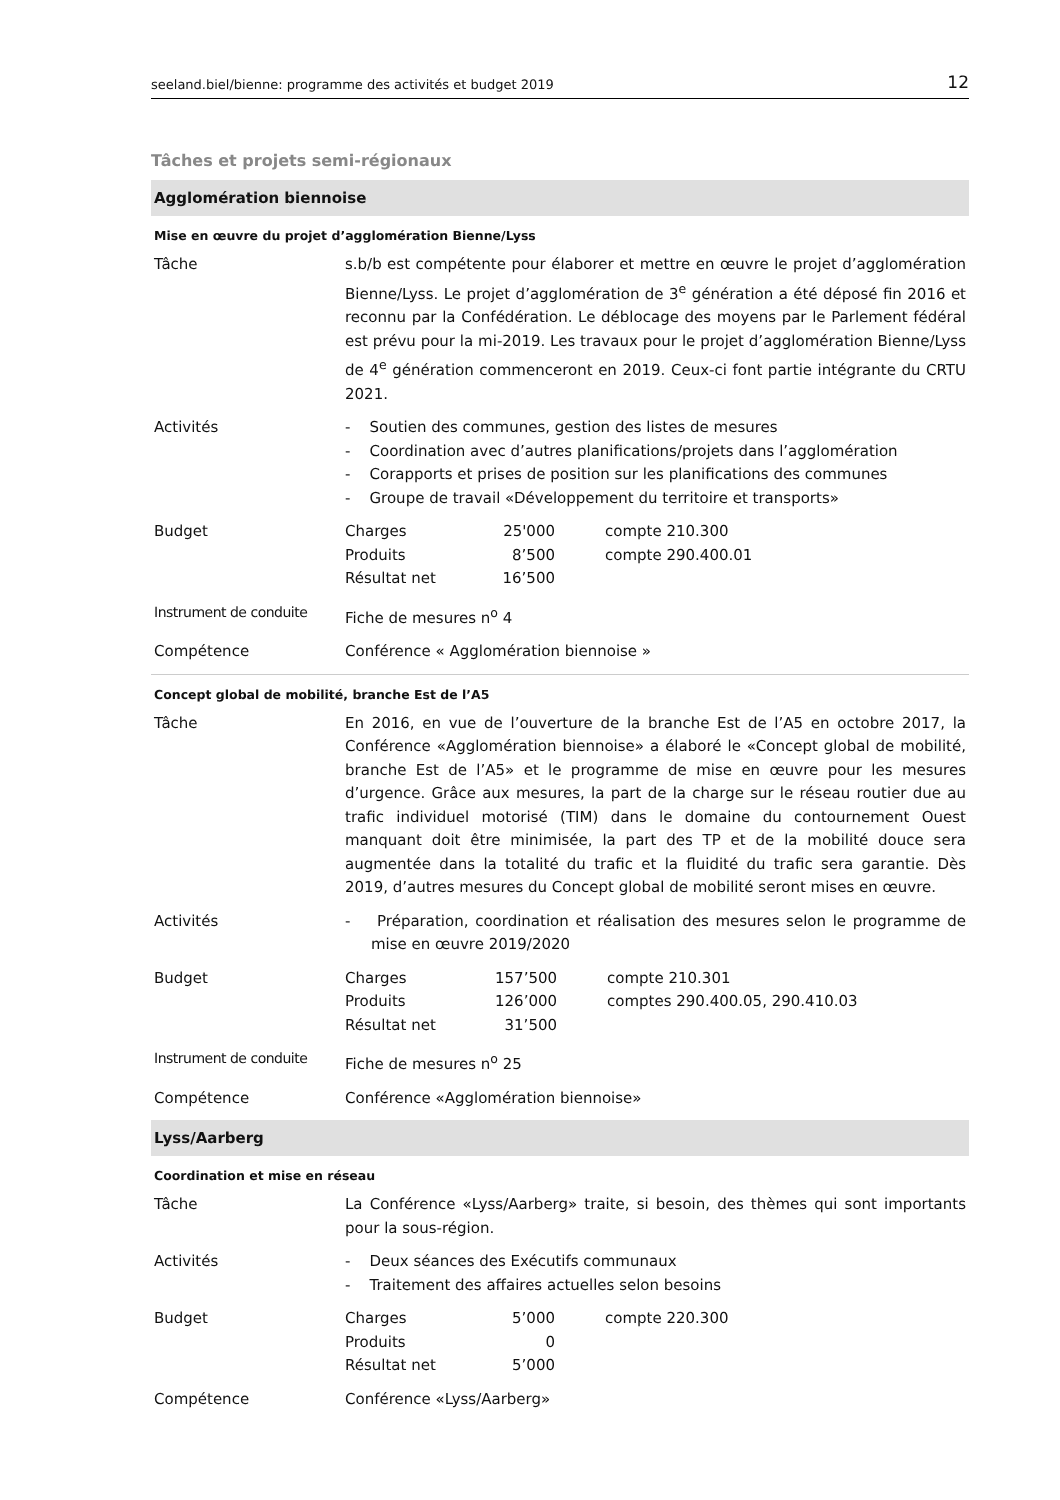seeland.biel/bienne: programme des activités et budget 2019 12
Tâches et projets semi-régionaux
Agglomération biennoise
Mise en œuvre du projet d’agglomération Bienne/Lyss
| Tâche | s.b/b est compétente pour élaborer et mettre en œuvre le projet d’agglomération Bienne/Lyss. Le projet d’agglomération de 3<sup>e</sup> génération a été déposé fin 2016 et reconnu par la Confédération. Le déblocage des moyens par le Parlement fédéral est prévu pour la mi-2019. Les travaux pour le projet d’agglomération Bienne/Lyss de 4<sup>e</sup> génération commenceront en 2019. Ceux-ci font partie intégrante du CRTU 2021. |
| Activités | - Soutien des communes, gestion des listes de mesures - Coordination avec d’autres planifications/projets dans l’agglomération - Corapports et prises de position sur les planifications des communes - Groupe de travail «Développement du territoire et transports» |
| Budget | / Charges / 25'000 / compte 210.300 / / Produits / 8’500 / compte 290.400.01 / / Résultat net / 16’500 / / |
| Instrument de conduite | Fiche de mesures n<sup>o</sup> 4 |
| Compétence | Conférence « Agglomération biennoise » |
Concept global de mobilité, branche Est de l’A5
| Tâche | En 2016, en vue de l’ouverture de la branche Est de l’A5 en octobre 2017, la Conférence «Agglomération biennoise» a élaboré le «Concept global de mobilité, branche Est de l’A5» et le programme de mise en œuvre pour les mesures d’urgence. Grâce aux mesures, la part de la charge sur le réseau routier due au trafic individuel motorisé (TIM) dans le domaine du contournement Ouest manquant doit être minimisée, la part des TP et de la mobilité douce sera augmentée dans la totalité du trafic et la fluidité du trafic sera garantie. Dès 2019, d’autres mesures du Concept global de mobilité seront mises en œuvre. |
| Activités | - Préparation, coordination et réalisation des mesures selon le programme de mise en œuvre 2019/2020 |
| Budget | / Charges / 157’500 / compte 210.301 / / Produits / 126’000 / comptes 290.400.05, 290.410.03 / / Résultat net / 31’500 / / |
| Instrument de conduite | Fiche de mesures n<sup>o</sup> 25 |
| Compétence | Conférence «Agglomération biennoise» |
Lyss/Aarberg
Coordination et mise en réseau
| Tâche | La Conférence «Lyss/Aarberg» traite, si besoin, des thèmes qui sont importants pour la sous-région. |
| Activités | - Deux séances des Exécutifs communaux - Traitement des affaires actuelles selon besoins |
| Budget | / Charges / 5’000 / compte 220.300 / / Produits / 0 / / / Résultat net / 5’000 / / |
| Compétence | Conférence «Lyss/Aarberg» |